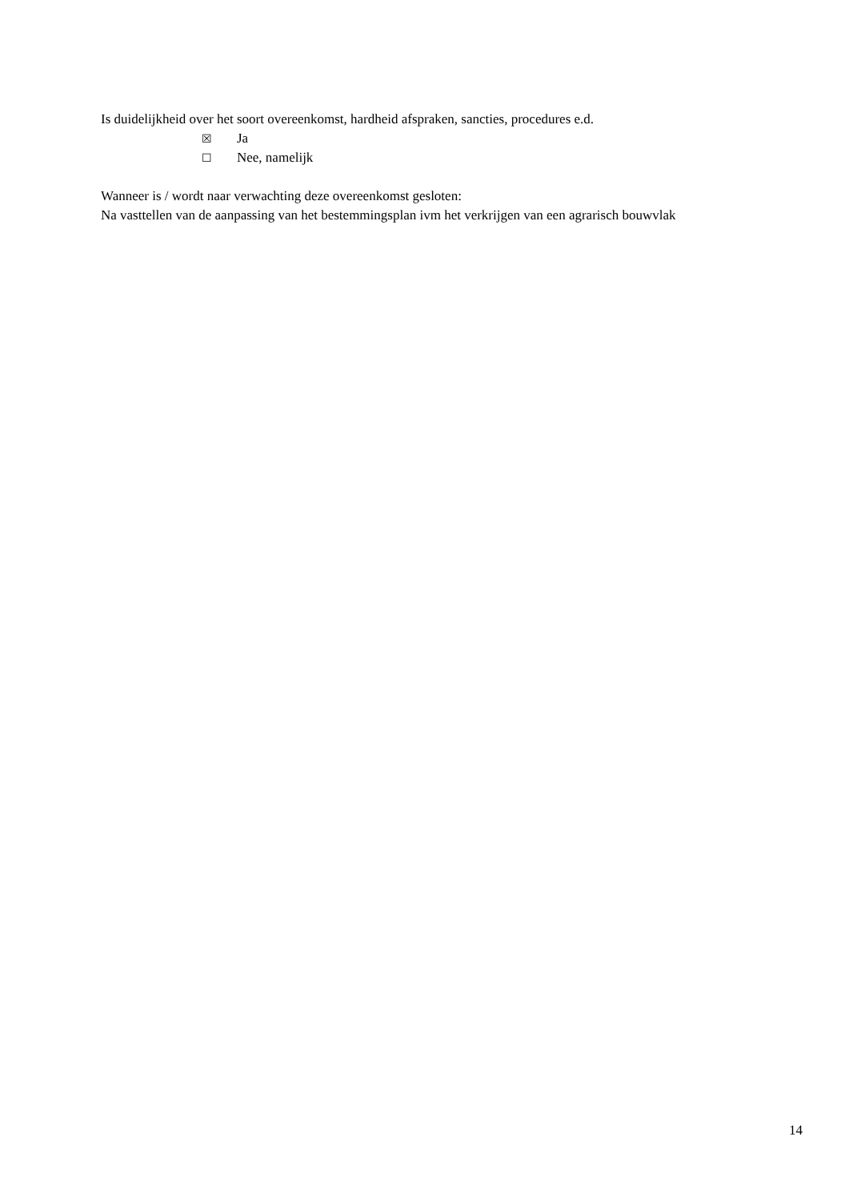Is duidelijkheid over het soort overeenkomst, hardheid afspraken, sancties, procedures e.d.
☒ Ja
☐ Nee, namelijk
Wanneer is / wordt naar verwachting deze overeenkomst gesloten:
Na vasttellen van de aanpassing van het bestemmingsplan ivm het verkrijgen van een agrarisch bouwvlak
14